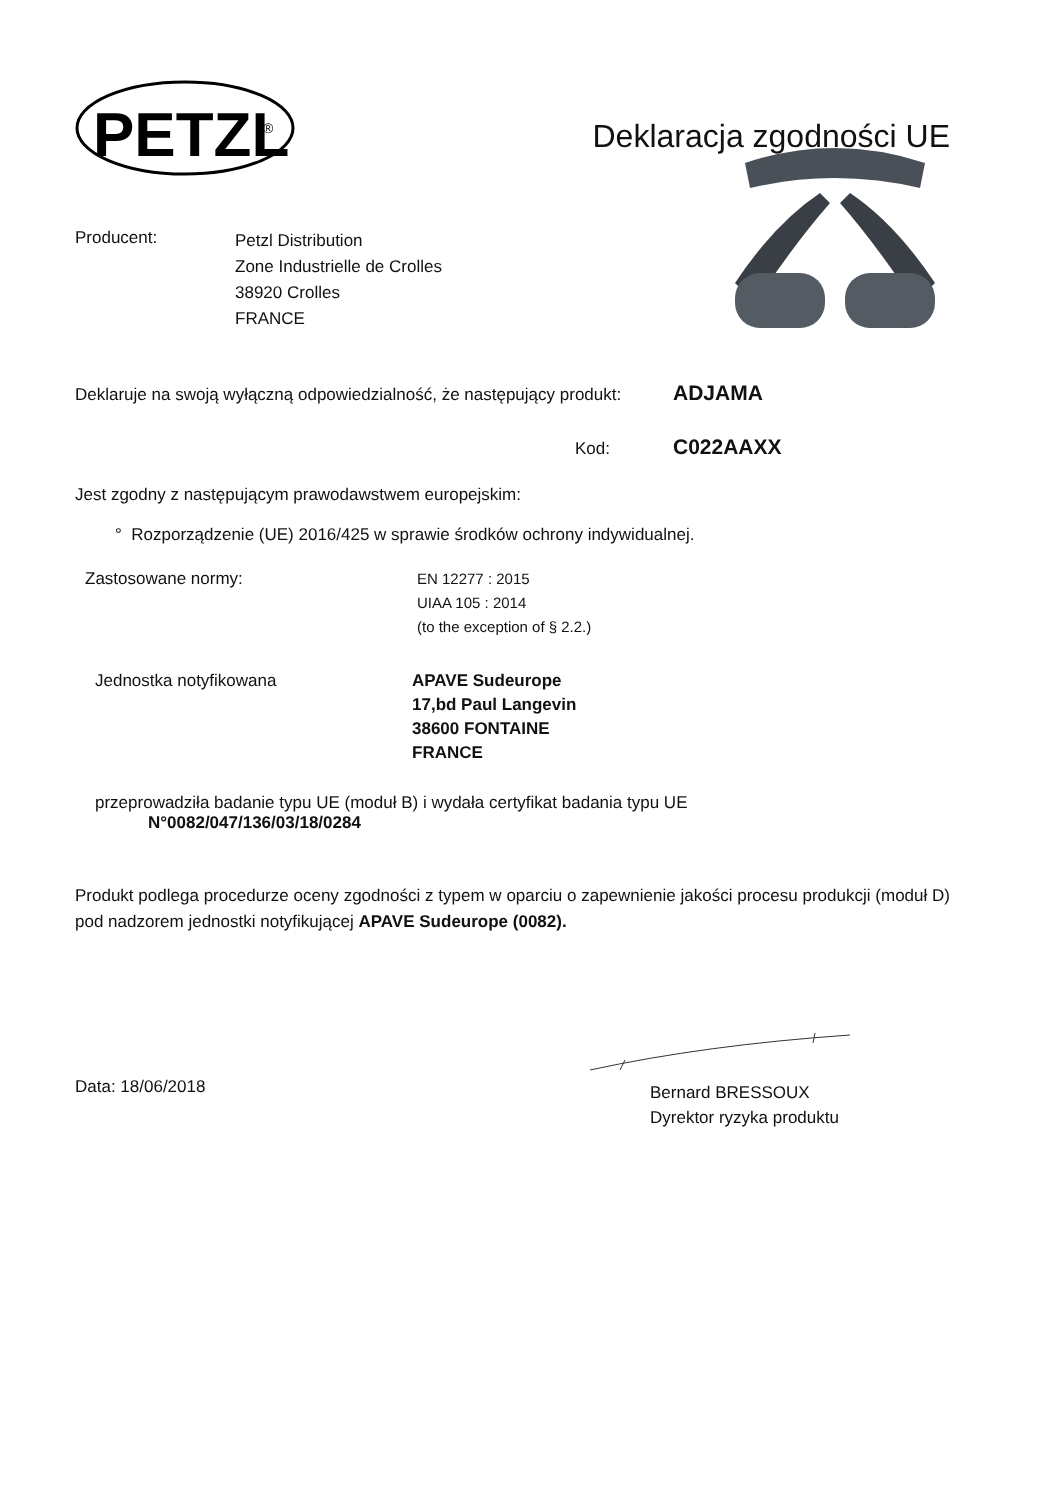PETZL
®
Deklaracja zgodności UE
Producent:
Petzl Distribution
Zone Industrielle de Crolles
38920 Crolles
FRANCE
Deklaruje na swoją wyłączną odpowiedzialność, że następujący produkt:
ADJAMA
Kod:
C022AAXX
Jest zgodny z następującym prawodawstwem europejskim:
° Rozporządzenie (UE) 2016/425 w sprawie środków ochrony indywidualnej.
Zastosowane normy: EN 12277 : 2015
UIAA 105 : 2014
(to the exception of § 2.2.)
Jednostka notyfikowana APAVE Sudeurope
17,bd Paul Langevin
38600 FONTAINE
FRANCE
przeprowadziła badanie typu UE (moduł B) i wydała certyfikat badania typu UE
N°0082/047/136/03/18/0284
Produkt podlega procedurze oceny zgodności z typem w oparciu o zapewnienie jakości procesu produkcji (moduł D) pod nadzorem jednostki notyfikującej APAVE Sudeurope (0082).
Data: 18/06/2018
Bernard BRESSOUX
Dyrektor ryzyka produktu